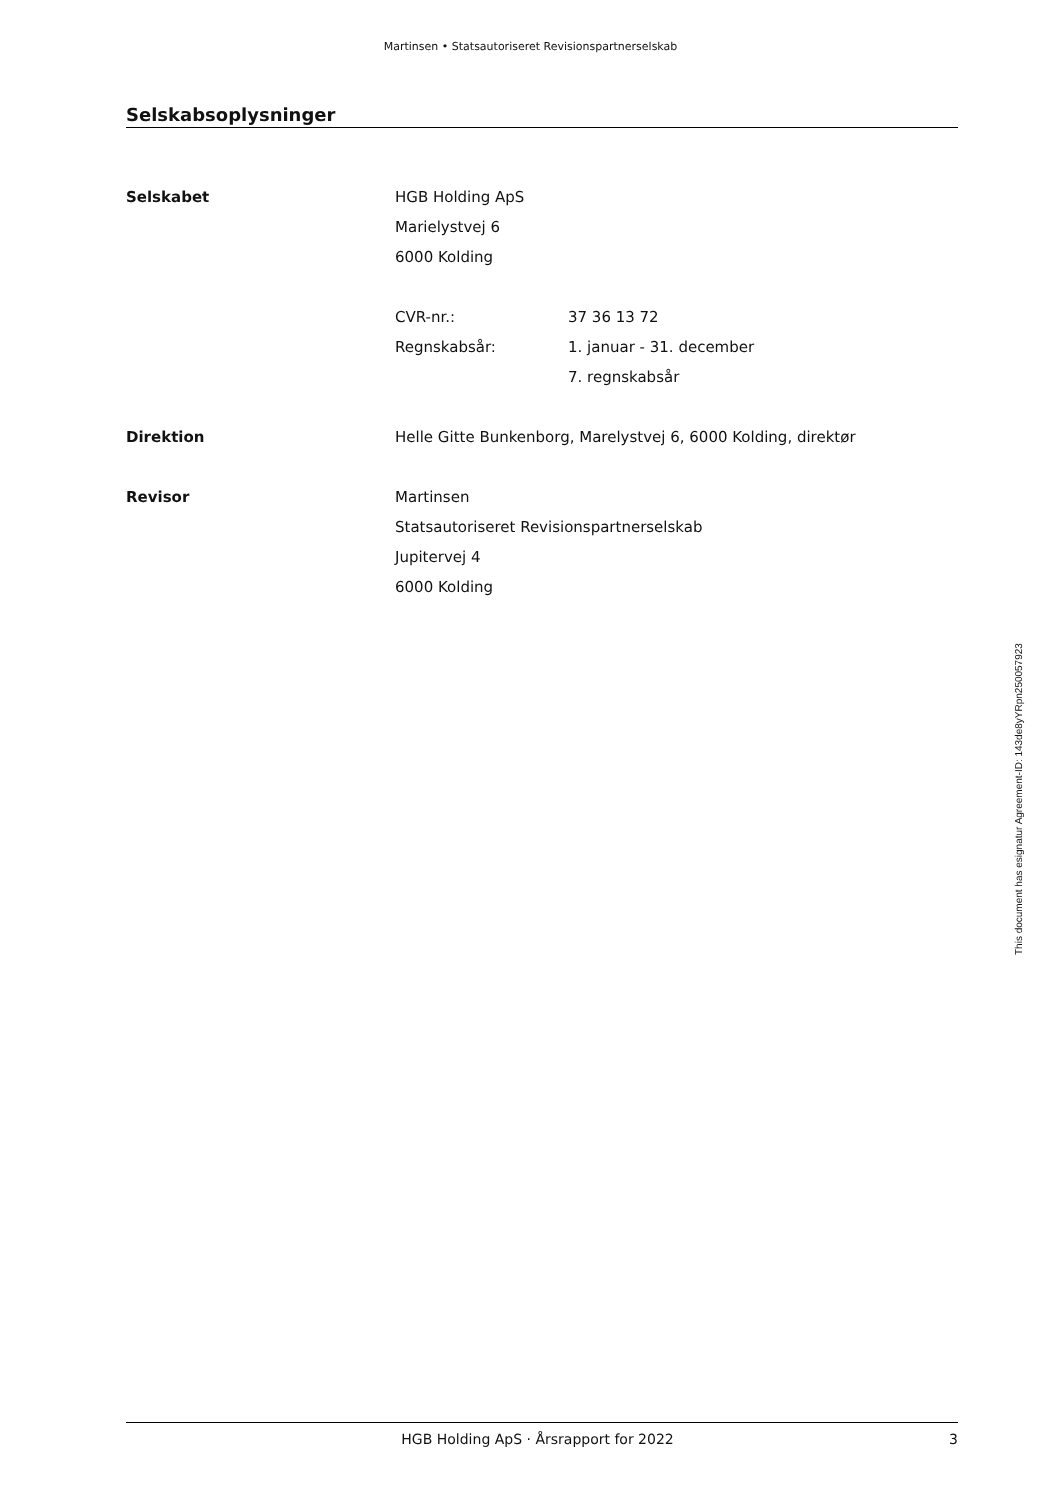Martinsen • Statsautoriseret Revisionspartnerselskab
Selskabsoplysninger
Selskabet HGB Holding ApS
Marielystvej 6
6000 Kolding
CVR-nr.: 37 36 13 72
Regnskabsår: 1. januar - 31. december
7. regnskabsår
Direktion Helle Gitte Bunkenborg, Marelystvej 6, 6000 Kolding, direktør
Revisor Martinsen
Statsautoriseret Revisionspartnerselskab
Jupitervej 4
6000 Kolding
This document has esignatur Agreement-ID: 143de8yYRpn250057923
HGB Holding ApS · Årsrapport for 2022
3